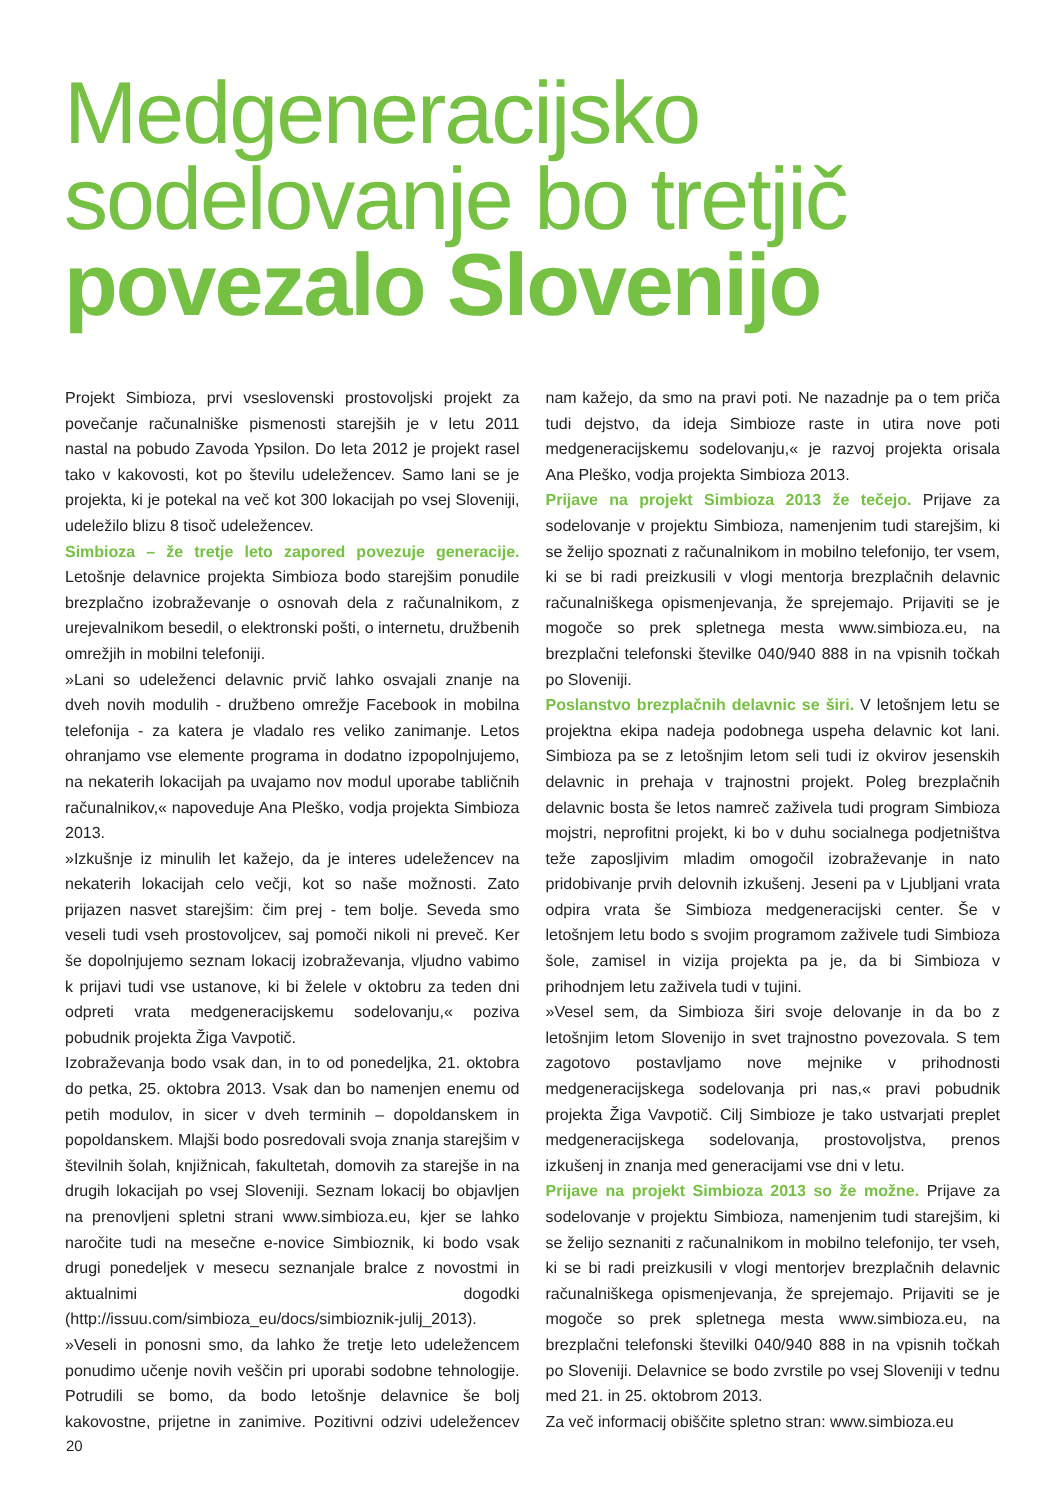Medgeneracijsko
sodelovanje bo tretjič
povezalo Slovenijo
Projekt Simbioza, prvi vseslovenski prostovoljski projekt za povečanje računalniške pismenosti starejših je v letu 2011 nastal na pobudo Zavoda Ypsilon. Do leta 2012 je projekt rasel tako v kakovosti, kot po številu udeležencev. Samo lani se je projekta, ki je potekal na več kot 300 lokacijah po vsej Sloveniji, udeležilo blizu 8 tisoč udeležencev.
Simbioza – že tretje leto zapored povezuje generacije. Letošnje delavnice projekta Simbioza bodo starejšim ponudile brezplačno izobraževanje o osnovah dela z računalnikom, z urejevalnikom besedil, o elektronski pošti, o internetu, družbenih omrežjih in mobilni telefoniji.
»Lani so udeleženci delavnic prvič lahko osvajali znanje na dveh novih modulih - družbeno omrežje Facebook in mobilna telefonija - za katera je vladalo res veliko zanimanje. Letos ohranjamo vse elemente programa in dodatno izpopolnjujemo, na nekaterih lokacijah pa uvajamo nov modul uporabe tabličnih računalnikov,« napoveduje Ana Pleško, vodja projekta Simbioza 2013.
»Izkušnje iz minulih let kažejo, da je interes udeležencev na nekaterih lokacijah celo večji, kot so naše možnosti. Zato prijazen nasvet starejšim: čim prej - tem bolje. Seveda smo veseli tudi vseh prostovoljcev, saj pomoči nikoli ni preveč. Ker še dopolnjujemo seznam lokacij izobraževanja, vljudno vabimo k prijavi tudi vse ustanove, ki bi želele v oktobru za teden dni odpreti vrata medgeneracijskemu sodelovanju,« poziva pobudnik projekta Žiga Vavpotič.
Izobraževanja bodo vsak dan, in to od ponedeljka, 21. oktobra do petka, 25. oktobra 2013. Vsak dan bo namenjen enemu od petih modulov, in sicer v dveh terminih – dopoldanskem in popoldanskem. Mlajši bodo posredovali svoja znanja starejšim v številnih šolah, knjižnicah, fakultetah, domovih za starejše in na drugih lokacijah po vsej Sloveniji. Seznam lokacij bo objavljen na prenovljeni spletni strani www.simbioza.eu, kjer se lahko naročite tudi na mesečne e-novice Simbioznik, ki bodo vsak drugi ponedeljek v mesecu seznanjale bralce z novostmi in aktualnimi dogodki (http://issuu.com/simbioza_eu/docs/simbioznik-julij_2013).
»Veseli in ponosni smo, da lahko že tretje leto udeležencem ponudimo učenje novih veščin pri uporabi sodobne tehnologije. Potrudili se bomo, da bodo letošnje delavnice še bolj kakovostne, prijetne in zanimive. Pozitivni odzivi udeležencev nam kažejo, da smo na pravi poti. Ne nazadnje pa o tem priča tudi dejstvo, da ideja Simbioze raste in utira nove poti medgeneracijskemu sodelovanju,« je razvoj projekta orisala Ana Pleško, vodja projekta Simbioza 2013.
Prijave na projekt Simbioza 2013 že tečejo. Prijave za sodelovanje v projektu Simbioza, namenjenim tudi starejšim, ki se želijo spoznati z računalnikom in mobilno telefonijo, ter vsem, ki se bi radi preizkusili v vlogi mentorja brezplačnih delavnic računalniškega opismenjevanja, že sprejemajo. Prijaviti se je mogoče so prek spletnega mesta www.simbioza.eu, na brezplačni telefonski številke 040/940 888 in na vpisnih točkah po Sloveniji.
Poslanstvo brezplačnih delavnic se širi. V letošnjem letu se projektna ekipa nadeja podobnega uspeha delavnic kot lani. Simbioza pa se z letošnjim letom seli tudi iz okvirov jesenskih delavnic in prehaja v trajnostni projekt. Poleg brezplačnih delavnic bosta še letos namreč zaživela tudi program Simbioza mojstri, neprofitni projekt, ki bo v duhu socialnega podjetništva teže zaposljivim mladim omogočil izobraževanje in nato pridobivanje prvih delovnih izkušenj. Jeseni pa v Ljubljani vrata odpira vrata še Simbioza medgeneracijski center. Še v letošnjem letu bodo s svojim programom zaživele tudi Simbioza šole, zamisel in vizija projekta pa je, da bi Simbioza v prihodnjem letu zaživela tudi v tujini.
»Vesel sem, da Simbioza širi svoje delovanje in da bo z letošnjim letom Slovenijo in svet trajnostno povezovala. S tem zagotovo postavljamo nove mejnike v prihodnosti medgeneracijskega sodelovanja pri nas,« pravi pobudnik projekta Žiga Vavpotič. Cilj Simbioze je tako ustvarjati preplet medgeneracijskega sodelovanja, prostovoljstva, prenos izkušenj in znanja med generacijami vse dni v letu.
Prijave na projekt Simbioza 2013 so že možne. Prijave za sodelovanje v projektu Simbioza, namenjenim tudi starejšim, ki se želijo seznaniti z računalnikom in mobilno telefonijo, ter vseh, ki se bi radi preizkusili v vlogi mentorjev brezplačnih delavnic računalniškega opismenjevanja, že sprejemajo. Prijaviti se je mogoče so prek spletnega mesta www.simbioza.eu, na brezplačni telefonski številki 040/940 888 in na vpisnih točkah po Sloveniji. Delavnice se bodo zvrstile po vsej Sloveniji v tednu med 21. in 25. oktobrom 2013.
Za več informacij obiščite spletno stran: www.simbioza.eu
20